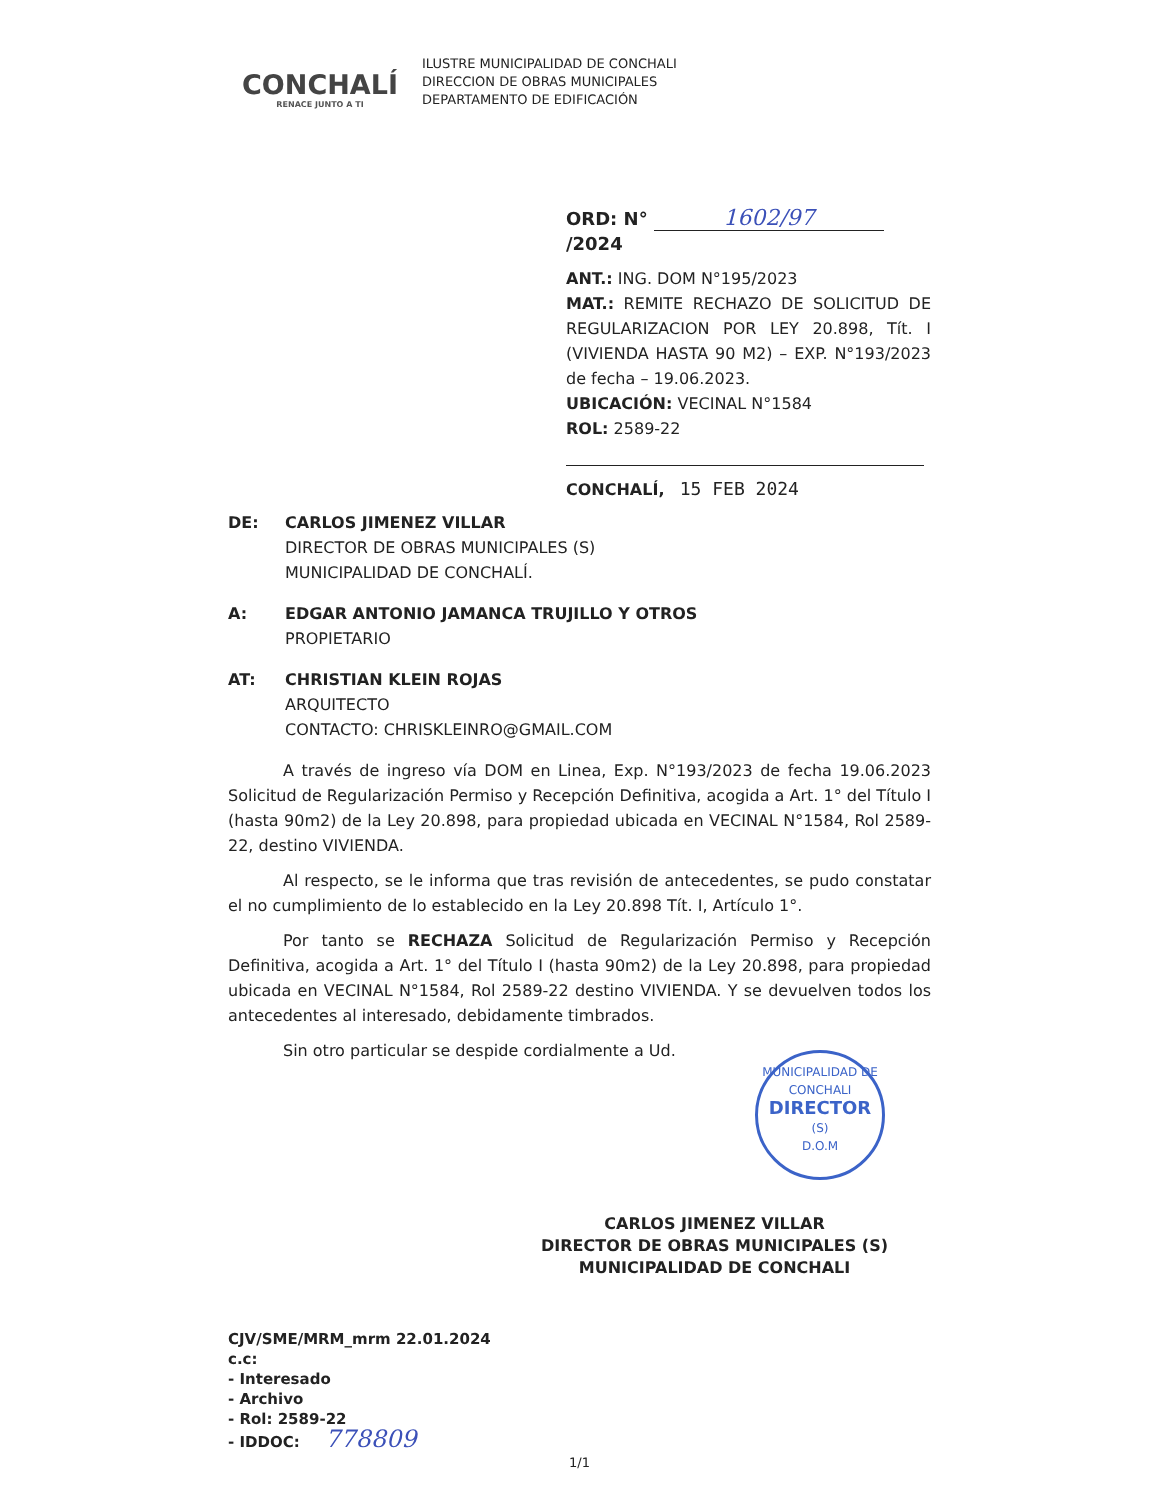CONCHALÍ
RENACE JUNTO A TI
ILUSTRE MUNICIPALIDAD DE CONCHALI
DIRECCION DE OBRAS MUNICIPALES
DEPARTAMENTO DE EDIFICACIÓN
ORD: N° 1602/97 /2024
ANT.: ING. DOM N°195/2023
MAT.: REMITE RECHAZO DE SOLICITUD DE REGULARIZACION POR LEY 20.898, Tít. I (VIVIENDA HASTA 90 M2) – EXP. N°193/2023 de fecha – 19.06.2023.
UBICACIÓN: VECINAL N°1584
ROL: 2589-22
CONCHALÍ, 15 FEB 2024
DE: CARLOS JIMENEZ VILLAR
DIRECTOR DE OBRAS MUNICIPALES (S)
MUNICIPALIDAD DE CONCHALÍ.
A: EDGAR ANTONIO JAMANCA TRUJILLO Y OTROS
PROPIETARIO
AT: CHRISTIAN KLEIN ROJAS
ARQUITECTO
CONTACTO: CHRISKLEINRO@GMAIL.COM
A través de ingreso vía DOM en Linea, Exp. N°193/2023 de fecha 19.06.2023 Solicitud de Regularización Permiso y Recepción Definitiva, acogida a Art. 1° del Título I (hasta 90m2) de la Ley 20.898, para propiedad ubicada en VECINAL N°1584, Rol 2589-22, destino VIVIENDA.
Al respecto, se le informa que tras revisión de antecedentes, se pudo constatar el no cumplimiento de lo establecido en la Ley 20.898 Tít. I, Artículo 1°.
Por tanto se RECHAZA Solicitud de Regularización Permiso y Recepción Definitiva, acogida a Art. 1° del Título I (hasta 90m2) de la Ley 20.898, para propiedad ubicada en VECINAL N°1584, Rol 2589-22 destino VIVIENDA. Y se devuelven todos los antecedentes al interesado, debidamente timbrados.
Sin otro particular se despide cordialmente a Ud.
CARLOS JIMENEZ VILLAR
DIRECTOR DE OBRAS MUNICIPALES (S)
MUNICIPALIDAD DE CONCHALI
CJV/SME/MRM_mrm 22.01.2024
c.c:
- Interesado
- Archivo
- Rol: 2589-22
- IDDOC: 778809
MUNICIPALIDAD DE CONCHALI
DIRECTOR
(S)
D.O.M
1/1